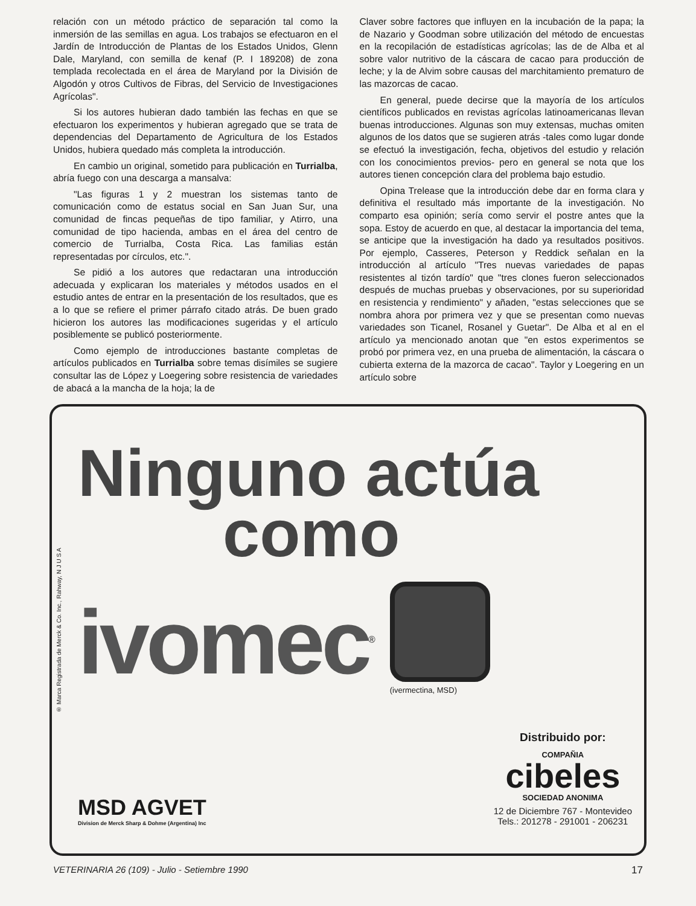relación con un método práctico de separación tal como la inmersión de las semillas en agua. Los trabajos se efectuaron en el Jardín de Introducción de Plantas de los Estados Unidos, Glenn Dale, Maryland, con semilla de kenaf (P. I 189208) de zona templada recolectada en el área de Maryland por la División de Algodón y otros Cultivos de Fibras, del Servicio de Investigaciones Agrícolas".
Si los autores hubieran dado también las fechas en que se efectuaron los experimentos y hubieran agregado que se trata de dependencias del Departamento de Agricultura de los Estados Unidos, hubiera quedado más completa la introducción.
En cambio un original, sometido para publicación en Turrialba, abría fuego con una descarga a mansalva:
"Las figuras 1 y 2 muestran los sistemas tanto de comunicación como de estatus social en San Juan Sur, una comunidad de fincas pequeñas de tipo familiar, y Atirro, una comunidad de tipo hacienda, ambas en el área del centro de comercio de Turrialba, Costa Rica. Las familias están representadas por círculos, etc.".
Se pidió a los autores que redactaran una introducción adecuada y explicaran los materiales y métodos usados en el estudio antes de entrar en la presentación de los resultados, que es a lo que se refiere el primer párrafo citado atrás. De buen grado hicieron los autores las modificaciones sugeridas y el artículo posiblemente se publicó posteriormente.
Como ejemplo de introducciones bastante completas de artículos publicados en Turrialba sobre temas disímiles se sugiere consultar las de López y Loegering sobre resistencia de variedades de abacá a la mancha de la hoja; la de
Claver sobre factores que influyen en la incubación de la papa; la de Nazario y Goodman sobre utilización del método de encuestas en la recopilación de estadísticas agrícolas; las de de Alba et al sobre valor nutritivo de la cáscara de cacao para producción de leche; y la de Alvim sobre causas del marchitamiento prematuro de las mazorcas de cacao.
En general, puede decirse que la mayoría de los artículos científicos publicados en revistas agrícolas latinoamericanas llevan buenas introducciones. Algunas son muy extensas, muchas omiten algunos de los datos que se sugieren atrás -tales como lugar donde se efectuó la investigación, fecha, objetivos del estudio y relación con los conocimientos previos- pero en general se nota que los autores tienen concepción clara del problema bajo estudio.
Opina Trelease que la introducción debe dar en forma clara y definitiva el resultado más importante de la investigación. No comparto esa opinión; sería como servir el postre antes que la sopa. Estoy de acuerdo en que, al destacar la importancia del tema, se anticipe que la investigación ha dado ya resultados positivos. Por ejemplo, Casseres, Peterson y Reddick señalan en la introducción al artículo "Tres nuevas variedades de papas resistentes al tizón tardío" que "tres clones fueron seleccionados después de muchas pruebas y observaciones, por su superioridad en resistencia y rendimiento" y añaden, "estas selecciones que se nombra ahora por primera vez y que se presentan como nuevas variedades son Ticanel, Rosanel y Guetar". De Alba et al en el artículo ya mencionado anotan que "en estos experimentos se probó por primera vez, en una prueba de alimentación, la cáscara o cubierta externa de la mazorca de cacao". Taylor y Loegering en un artículo sobre
® Marca Registrada de Merck & Co. Inc., Rahway, N J U S A
Ninguno actúa
como
ivomec<sup>®</sup>
(ivermectina, MSD)
MSD AGVET
Division de Merck Sharp & Dohme (Argentina) Inc
Distribuido por:
COMPAÑIA
cibeles
SOCIEDAD ANONIMA
12 de Diciembre 767 - Montevideo
Tels.: 201278 - 291001 - 206231
VETERINARIA 26 (109) - Julio - Setiembre 1990 17